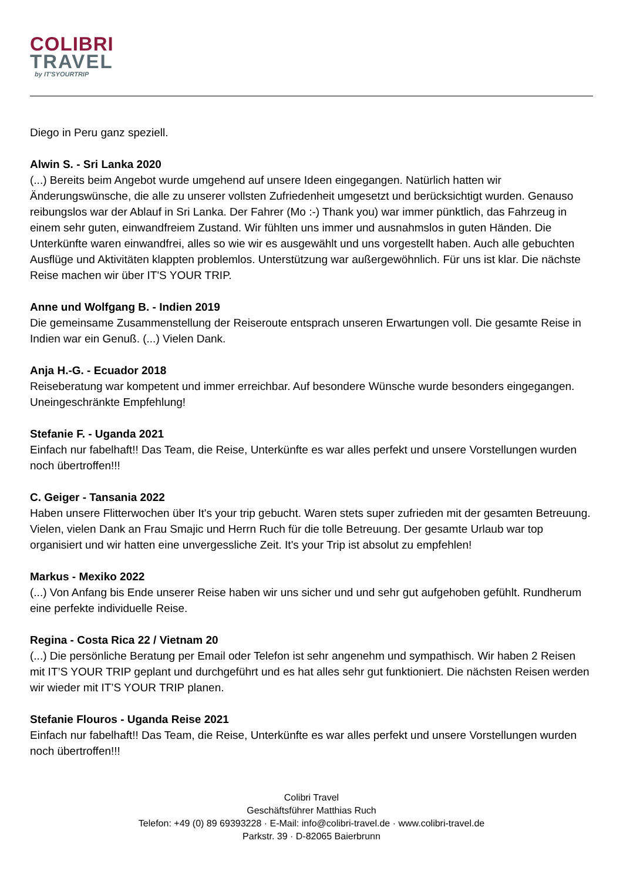COLIBRI
TRAVEL
by IT'SYOURTRIP
Diego in Peru ganz speziell.
Alwin S. - Sri Lanka 2020
(...) Bereits beim Angebot wurde umgehend auf unsere Ideen eingegangen. Natürlich hatten wir Änderungswünsche, die alle zu unserer vollsten Zufriedenheit umgesetzt und berücksichtigt wurden. Genauso reibungslos war der Ablauf in Sri Lanka. Der Fahrer (Mo :-) Thank you) war immer pünktlich, das Fahrzeug in einem sehr guten, einwandfreiem Zustand. Wir fühlten uns immer und ausnahmslos in guten Händen. Die Unterkünfte waren einwandfrei, alles so wie wir es ausgewählt und uns vorgestellt haben. Auch alle gebuchten Ausflüge und Aktivitäten klappten problemlos. Unterstützung war außergewöhnlich. Für uns ist klar. Die nächste Reise machen wir über IT'S YOUR TRIP.
Anne und Wolfgang B. - Indien 2019
Die gemeinsame Zusammenstellung der Reiseroute entsprach unseren Erwartungen voll. Die gesamte Reise in Indien war ein Genuß. (...) Vielen Dank.
Anja H.-G. - Ecuador 2018
Reiseberatung war kompetent und immer erreichbar. Auf besondere Wünsche wurde besonders eingegangen. Uneingeschränkte Empfehlung!
Stefanie F. - Uganda 2021
Einfach nur fabelhaft!! Das Team, die Reise, Unterkünfte es war alles perfekt und unsere Vorstellungen wurden noch übertroffen!!!
C. Geiger - Tansania 2022
Haben unsere Flitterwochen über It's your trip gebucht. Waren stets super zufrieden mit der gesamten Betreuung. Vielen, vielen Dank an Frau Smajic und Herrn Ruch für die tolle Betreuung. Der gesamte Urlaub war top organisiert und wir hatten eine unvergessliche Zeit. It's your Trip ist absolut zu empfehlen!
Markus - Mexiko 2022
(...) Von Anfang bis Ende unserer Reise haben wir uns sicher und und sehr gut aufgehoben gefühlt. Rundherum eine perfekte individuelle Reise.
Regina - Costa Rica 22 / Vietnam 20
(...) Die persönliche Beratung per Email oder Telefon ist sehr angenehm und sympathisch. Wir haben 2 Reisen mit IT’S YOUR TRIP geplant und durchgeführt und es hat alles sehr gut funktioniert. Die nächsten Reisen werden wir wieder mit IT’S YOUR TRIP planen.
Stefanie Flouros - Uganda Reise 2021
Einfach nur fabelhaft!! Das Team, die Reise, Unterkünfte es war alles perfekt und unsere Vorstellungen wurden noch übertroffen!!!
Colibri Travel
Geschäftsführer Matthias Ruch
Telefon: +49 (0) 89 69393228 · E-Mail: info@colibri-travel.de · www.colibri-travel.de
Parkstr. 39 · D-82065 Baierbrunn